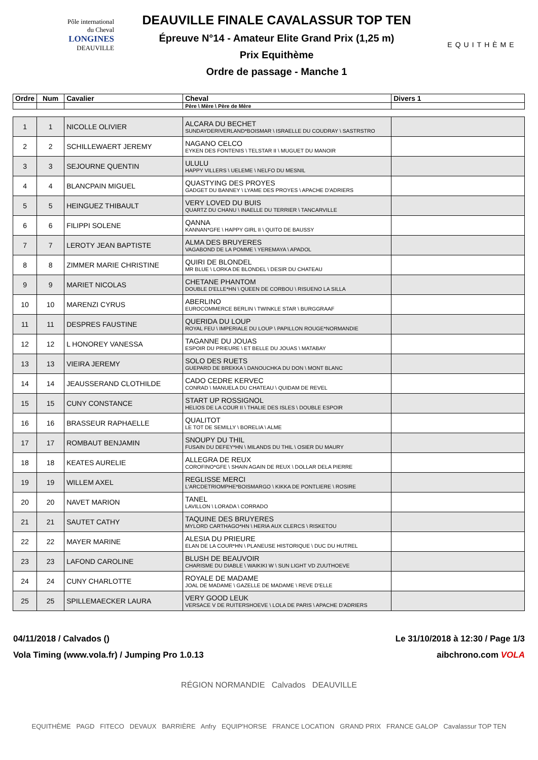Pôle international
du Cheval
LONGINES
DEAUVILLE
DEAUVILLE FINALE CAVALASSUR TOP TEN
Épreuve N°14 - Amateur Elite Grand Prix (1,25 m)
Prix Equithème
Ordre de passage - Manche 1
EQUITHÈME
| Ordre | Num | Cavalier | Cheval | Divers 1 |
| --- | --- | --- | --- | --- |
| | | | Père \ Mère \ Père de Mère | |
| 1 | 1 | NICOLLE OLIVIER | ALCARA DU BECHET SUNDAYDERIVERLAND*BOISMAR \ ISRAELLE DU COUDRAY \ SASTRSTRO | |
| 2 | 2 | SCHILLEWAERT JEREMY | NAGANO CELCO EYKEN DES FONTENIS \ TELSTAR II \ MUGUET DU MANOIR | |
| 3 | 3 | SEJOURNE QUENTIN | ULULU HAPPY VILLERS \ UELEME \ NELFO DU MESNIL | |
| 4 | 4 | BLANCPAIN MIGUEL | QUASTYING DES PROYES GADGET DU BANNEY \ LYAME DES PROYES \ APACHE D'ADRIERS | |
| 5 | 5 | HEINGUEZ THIBAULT | VERY LOVED DU BUIS QUARTZ DU CHANU \ INAELLE DU TERRIER \ TANCARVILLE | |
| 6 | 6 | FILIPPI SOLENE | QANNA KANNAN*GFE \ HAPPY GIRL II \ QUITO DE BAUSSY | |
| 7 | 7 | LEROTY JEAN BAPTISTE | ALMA DES BRUYERES VAGABOND DE LA POMME \ YEREMAYA \ APADOL | |
| 8 | 8 | ZIMMER MARIE CHRISTINE | QUIRI DE BLONDEL MR BLUE \ LORKA DE BLONDEL \ DESIR DU CHATEAU | |
| 9 | 9 | MARIET NICOLAS | CHETANE PHANTOM DOUBLE D'ELLE*HN \ QUEEN DE CORBOU \ RISUENO LA SILLA | |
| 10 | 10 | MARENZI CYRUS | ABERLINO EUROCOMMERCE BERLIN \ TWINKLE STAR \ BURGGRAAF | |
| 11 | 11 | DESPRES FAUSTINE | QUERIDA DU LOUP ROYAL FEU \ IMPERIALE DU LOUP \ PAPILLON ROUGE*NORMANDIE | |
| 12 | 12 | L HONOREY VANESSA | TAGANNE DU JOUAS ESPOIR DU PRIEURE \ ET BELLE DU JOUAS \ MATABAY | |
| 13 | 13 | VIEIRA JEREMY | SOLO DES RUETS GUEPARD DE BREKKA \ DANOUCHKA DU DON \ MONT BLANC | |
| 14 | 14 | JEAUSSERAND CLOTHILDE | CADO CEDRE KERVEC CONRAD \ MANUELA DU CHATEAU \ QUIDAM DE REVEL | |
| 15 | 15 | CUNY CONSTANCE | START UP ROSSIGNOL HELIOS DE LA COUR II \ THALIE DES ISLES \ DOUBLE ESPOIR | |
| 16 | 16 | BRASSEUR RAPHAELLE | QUALITOT LE TOT DE SEMILLY \ BORELIA \ ALME | |
| 17 | 17 | ROMBAUT BENJAMIN | SNOUPY DU THIL FUSAIN DU DEFEY*HN \ MILANDS DU THIL \ OSIER DU MAURY | |
| 18 | 18 | KEATES AURELIE | ALLEGRA DE REUX COROFINO*GFE \ SHAIN AGAIN DE REUX \ DOLLAR DELA PIERRE | |
| 19 | 19 | WILLEM AXEL | REGLISSE MERCI L'ARCDETRIOMPHE*BOISMARGO \ KIKKA DE PONTLIERE \ ROSIRE | |
| 20 | 20 | NAVET MARION | TANEL LAVILLON \ LORADA \ CORRADO | |
| 21 | 21 | SAUTET CATHY | TAQUINE DES BRUYERES MYLORD CARTHAGO*HN \ HERIA AUX CLERCS \ RISKETOU | |
| 22 | 22 | MAYER MARINE | ALESIA DU PRIEURE ELAN DE LA COUR*HN \ PLANEUSE HISTORIQUE \ DUC DU HUTREL | |
| 23 | 23 | LAFOND CAROLINE | BLUSH DE BEAUVOIR CHARISME DU DIABLE \ WAIKIKI W \ SUN LIGHT VD ZUUTHOEVE | |
| 24 | 24 | CUNY CHARLOTTE | ROYALE DE MADAME JOAL DE MADAME \ GAZELLE DE MADAME \ REVE D'ELLE | |
| 25 | 25 | SPILLEMAECKER LAURA | VERY GOOD LEUK VERSACE V DE RUITERSHOEVE \ LOLA DE PARIS \ APACHE D'ADRIERS | |
04/11/2018 / Calvados () Le 31/10/2018 à 12:30 / Page 1/3
Vola Timing (www.vola.fr) / Jumping Pro 1.0.13 aibchrono.com VOLA
RÉGION NORMANDIE Calvados DEAUVILLE
EQUITHÈME PAGD FITECO DEVAUX BARRIÈRE Anfry EQUIP'HORSE FRANCE LOCATION GRAND PRIX FRANCE GALOP Cavalassur TOP TEN